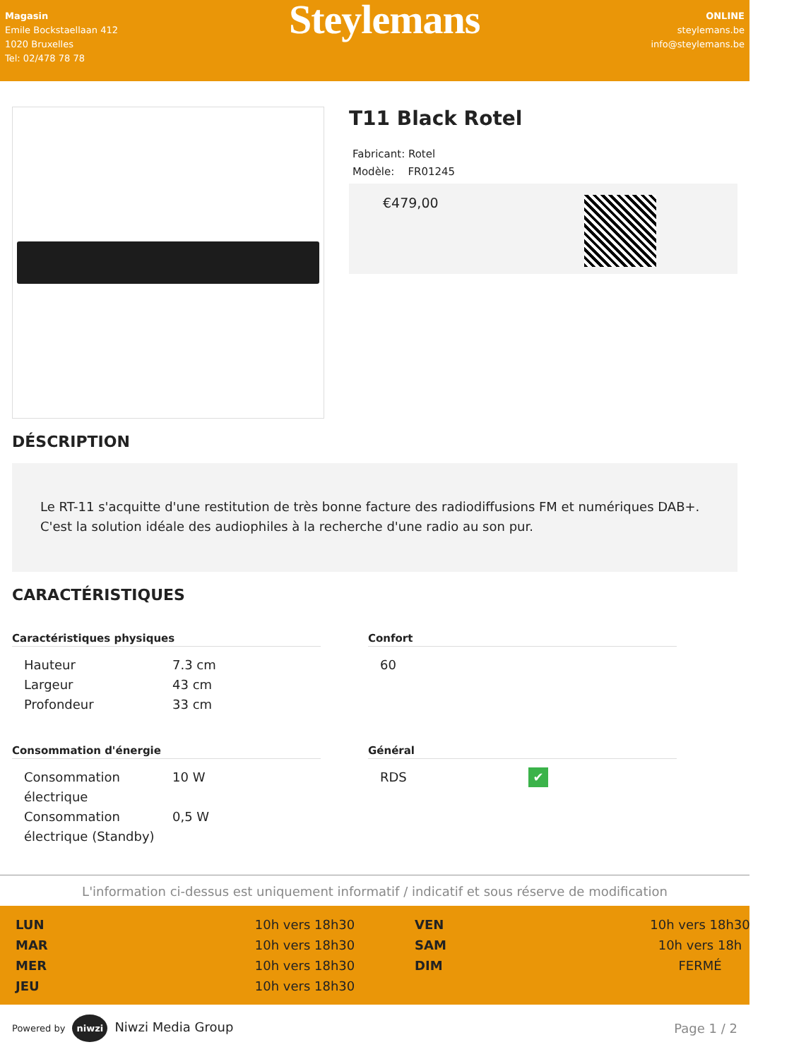Magasin
Emile Bockstaellaan 412
1020 Bruxelles
Tel: 02/478 78 78
Steylemans
ONLINE
steylemans.be
info@steylemans.be
T11 Black Rotel
Fabricant: Rotel
Modèle: FR01245
€479,00
DÉSCRIPTION
Le RT-11 s'acquitte d'une restitution de très bonne facture des radiodiffusions FM et numériques DAB+. C'est la solution idéale des audiophiles à la recherche d'une radio au son pur.
CARACTÉRISTIQUES
Caractéristiques physiques
| Hauteur | 7.3 cm |
| Largeur | 43 cm |
| Profondeur | 33 cm |
Confort
| 60 | |
Consommation d'énergie
| Consommation électrique | 10 W |
| Consommation électrique (Standby) | 0,5 W |
Général
| RDS | ✔ |
L'information ci-dessus est uniquement informatif / indicatif et sous réserve de modification
LUN 10h vers 18h30 VEN 10h vers 18h30 MAR 10h vers 18h30 SAM 10h vers 18h MER 10h vers 18h30 DIM FERMÉ JEU 10h vers 18h30
Powered by niwzi Niwzi Media Group Page 1 / 2